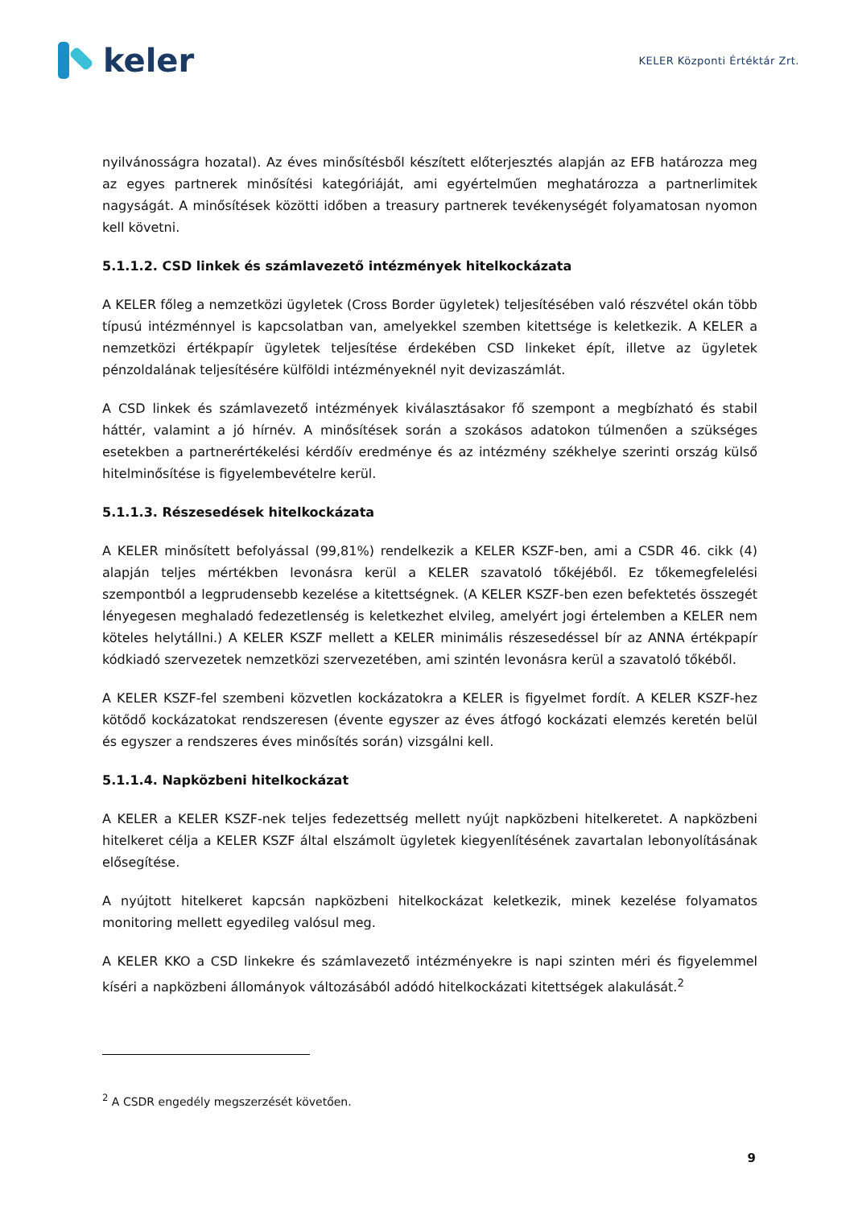keler
KELER Központi Értéktár Zrt.
nyilvánosságra hozatal). Az éves minősítésből készített előterjesztés alapján az EFB határozza meg az egyes partnerek minősítési kategóriáját, ami egyértelműen meghatározza a partnerlimitek nagyságát. A minősítések közötti időben a treasury partnerek tevékenységét folyamatosan nyomon kell követni.
5.1.1.2. CSD linkek és számlavezető intézmények hitelkockázata
A KELER főleg a nemzetközi ügyletek (Cross Border ügyletek) teljesítésében való részvétel okán több típusú intézménnyel is kapcsolatban van, amelyekkel szemben kitettsége is keletkezik. A KELER a nemzetközi értékpapír ügyletek teljesítése érdekében CSD linkeket épít, illetve az ügyletek pénzoldalának teljesítésére külföldi intézményeknél nyit devizaszámlát.
A CSD linkek és számlavezető intézmények kiválasztásakor fő szempont a megbízható és stabil háttér, valamint a jó hírnév. A minősítések során a szokásos adatokon túlmenően a szükséges esetekben a partnerértékelési kérdőív eredménye és az intézmény székhelye szerinti ország külső hitelminősítése is figyelembevételre kerül.
5.1.1.3. Részesedések hitelkockázata
A KELER minősített befolyással (99,81%) rendelkezik a KELER KSZF-ben, ami a CSDR 46. cikk (4) alapján teljes mértékben levonásra kerül a KELER szavatoló tőkéjéből. Ez tőkemegfelelési szempontból a legprudensebb kezelése a kitettségnek. (A KELER KSZF-ben ezen befektetés összegét lényegesen meghaladó fedezetlenség is keletkezhet elvileg, amelyért jogi értelemben a KELER nem köteles helytállni.) A KELER KSZF mellett a KELER minimális részesedéssel bír az ANNA értékpapír kódkiadó szervezetek nemzetközi szervezetében, ami szintén levonásra kerül a szavatoló tőkéből.
A KELER KSZF-fel szembeni közvetlen kockázatokra a KELER is figyelmet fordít. A KELER KSZF-hez kötődő kockázatokat rendszeresen (évente egyszer az éves átfogó kockázati elemzés keretén belül és egyszer a rendszeres éves minősítés során) vizsgálni kell.
5.1.1.4. Napközbeni hitelkockázat
A KELER a KELER KSZF-nek teljes fedezettség mellett nyújt napközbeni hitelkeretet. A napközbeni hitelkeret célja a KELER KSZF által elszámolt ügyletek kiegyenlítésének zavartalan lebonyolításának elősegítése.
A nyújtott hitelkeret kapcsán napközbeni hitelkockázat keletkezik, minek kezelése folyamatos monitoring mellett egyedileg valósul meg.
A KELER KKO a CSD linkekre és számlavezető intézményekre is napi szinten méri és figyelemmel kíséri a napközbeni állományok változásából adódó hitelkockázati kitettségek alakulását.<sup>2</sup>
<sup>2</sup> A CSDR engedély megszerzését követően.
9